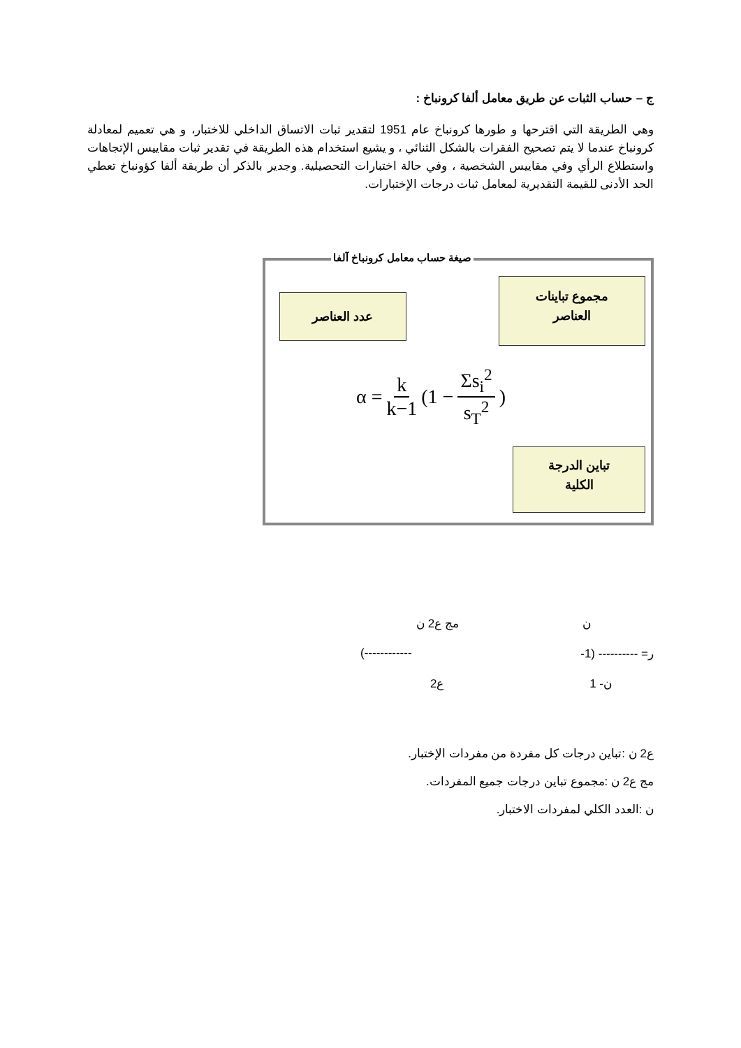ج – حساب الثبات عن طريق معامل ألفا كرونباخ :
وهي الطريقة التي اقترحها و طورها كرونباخ عام 1951 لتقدير ثبات الاتساق الداخلي للاختبار، و هي تعميم لمعادلة كرونباخ عندما لا يتم تصحيح الفقرات بالشكل الثنائي ، و يشيع استخدام هذه الطريقة في تقدير ثبات مقاييس الإتجاهات واستطلاع الرأي وفي مقاييس الشخصية ، وفي حالة اختبارات التحصيلية. وجدير بالذكر أن طريقة ألفا كؤونباخ تعطي الحد الأدنى للقيمة التقديرية لمعامل ثبات درجات الإختبارات.
صيغة حساب معامل كرونباخ آلفا
مجموع تباينات
العناصر
عدد العناصر
α = k k−1 (1 − Σs<sub>i</sub><sup>2</sup> s<sub>T</sub><sup>2</sup>)
تباين الدرجة
الكلية
ن مج ع2 ن
ر= ---------- (1- ------------)
ن- 1 ع2
ع2 ن :تباين درجات كل مفردة من مفردات الإختبار.
مج ع2 ن :مجموع تباين درجات جميع المفردات.
ن :العدد الكلي لمفردات الاختبار.